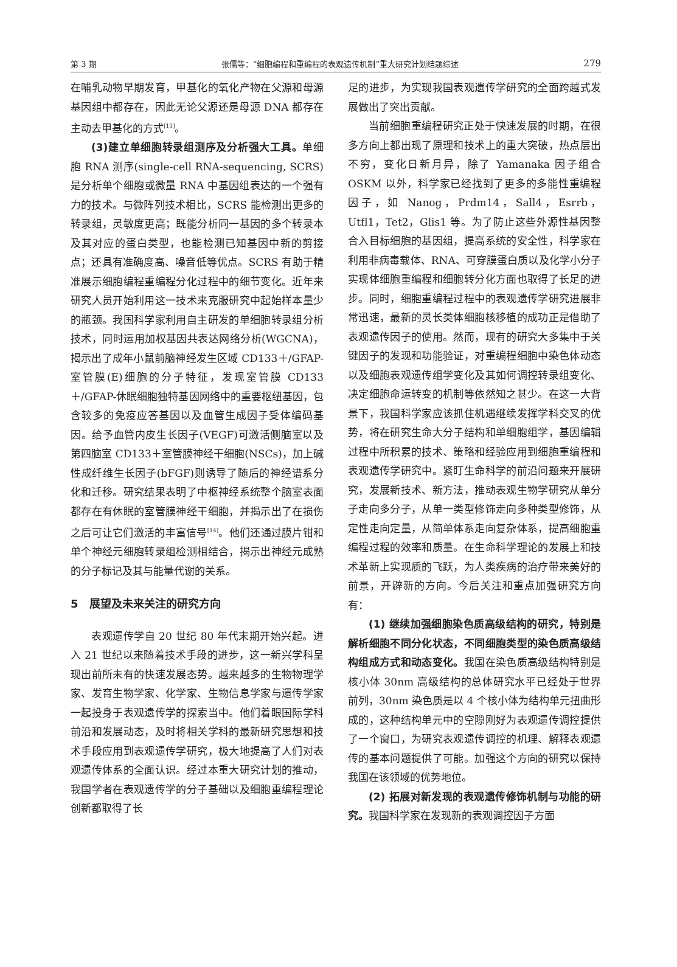第 3 期 张儒等：“细胞编程和重编程的表观遗传机制”重大研究计划结题综述 279
在哺乳动物早期发育，甲基化的氧化产物在父源和母源基因组中都存在，因此无论父源还是母源 DNA 都存在主动去甲基化的方式<sup>[13]</sup>。
(3)建立单细胞转录组测序及分析强大工具。单细胞 RNA 测序(single-cell RNA-sequencing, SCRS)是分析单个细胞或微量 RNA 中基因组表达的一个强有力的技术。与微阵列技术相比，SCRS 能检测出更多的转录组，灵敏度更高；既能分析同一基因的多个转录本及其对应的蛋白类型，也能检测已知基因中新的剪接点；还具有准确度高、噪音低等优点。SCRS 有助于精准展示细胞编程重编程分化过程中的细节变化。近年来研究人员开始利用这一技术来克服研究中起始样本量少的瓶颈。我国科学家利用自主研发的单细胞转录组分析技术，同时运用加权基因共表达网络分析(WGCNA)，揭示出了成年小鼠前脑神经发生区域 CD133＋/GFAP-室管膜(E)细胞的分子特征，发现室管膜 CD133＋/GFAP-休眠细胞独特基因网络中的重要枢纽基因，包含较多的免疫应答基因以及血管生成因子受体编码基因。给予血管内皮生长因子(VEGF)可激活侧脑室以及第四脑室 CD133＋室管膜神经干细胞(NSCs)，加上碱性成纤维生长因子(bFGF)则诱导了随后的神经谱系分化和迁移。研究结果表明了中枢神经系统整个脑室表面都存在有休眠的室管膜神经干细胞，并揭示出了在损伤之后可让它们激活的丰富信号<sup>[14]</sup>。他们还通过膜片钳和单个神经元细胞转录组检测相结合，揭示出神经元成熟的分子标记及其与能量代谢的关系。
5　展望及未来关注的研究方向
表观遗传学自 20 世纪 80 年代末期开始兴起。进入 21 世纪以来随着技术手段的进步，这一新兴学科呈现出前所未有的快速发展态势。越来越多的生物物理学家、发育生物学家、化学家、生物信息学家与遗传学家一起投身于表观遗传学的探索当中。他们着眼国际学科前沿和发展动态，及时将相关学科的最新研究思想和技术手段应用到表观遗传学研究，极大地提高了人们对表观遗传体系的全面认识。经过本重大研究计划的推动，我国学者在表观遗传学的分子基础以及细胞重编程理论创新都取得了长
足的进步，为实现我国表观遗传学研究的全面跨越式发展做出了突出贡献。
当前细胞重编程研究正处于快速发展的时期，在很多方向上都出现了原理和技术上的重大突破，热点层出不穷，变化日新月异，除了 Yamanaka 因子组合 OSKM 以外，科学家已经找到了更多的多能性重编程因子，如 Nanog，Prdm14，Sall4，Esrrb，Utfl1，Tet2，Glis1 等。为了防止这些外源性基因整合入目标细胞的基因组，提高系统的安全性，科学家在利用非病毒载体、RNA、可穿膜蛋白质以及化学小分子实现体细胞重编程和细胞转分化方面也取得了长足的进步。同时，细胞重编程过程中的表观遗传学研究进展非常迅速，最新的灵长类体细胞核移植的成功正是借助了表观遗传因子的使用。然而，现有的研究大多集中于关键因子的发现和功能验证，对重编程细胞中染色体动态以及细胞表观遗传组学变化及其如何调控转录组变化、决定细胞命运转变的机制等依然知之甚少。在这一大背景下，我国科学家应该抓住机遇继续发挥学科交叉的优势，将在研究生命大分子结构和单细胞组学，基因编辑过程中所积累的技术、策略和经验应用到细胞重编程和表观遗传学研究中。紧盯生命科学的前沿问题来开展研究，发展新技术、新方法，推动表观生物学研究从单分子走向多分子，从单一类型修饰走向多种类型修饰，从定性走向定量，从简单体系走向复杂体系，提高细胞重编程过程的效率和质量。在生命科学理论的发展上和技术革新上实现质的飞跃，为人类疾病的治疗带来美好的前景，开辟新的方向。今后关注和重点加强研究方向有：
(1) 继续加强细胞染色质高级结构的研究，特别是解析细胞不同分化状态，不同细胞类型的染色质高级结构组成方式和动态变化。我国在染色质高级结构特别是核小体 30nm 高级结构的总体研究水平已经处于世界前列，30nm 染色质是以 4 个核小体为结构单元扭曲形成的，这种结构单元中的空隙刚好为表观遗传调控提供了一个窗口，为研究表观遗传调控的机理、解释表观遗传的基本问题提供了可能。加强这个方向的研究以保持我国在该领域的优势地位。
(2) 拓展对新发现的表观遗传修饰机制与功能的研究。我国科学家在发现新的表观调控因子方面